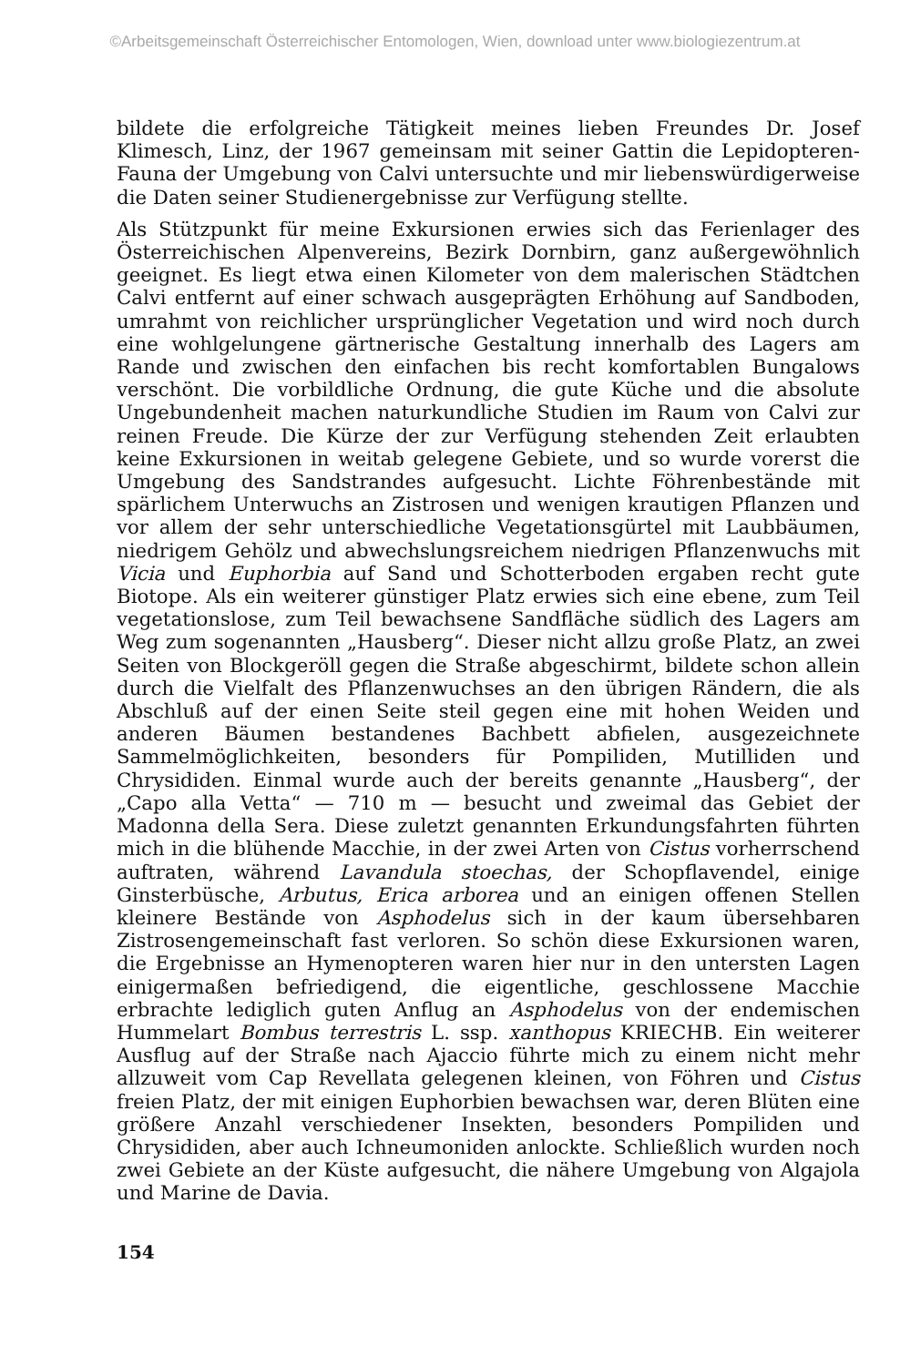©Arbeitsgemeinschaft Österreichischer Entomologen, Wien, download unter www.biologiezentrum.at
bildete die erfolgreiche Tätigkeit meines lieben Freundes Dr. Josef Klimesch, Linz, der 1967 gemeinsam mit seiner Gattin die Lepidopteren-Fauna der Umgebung von Calvi untersuchte und mir liebenswürdigerweise die Daten seiner Studienergebnisse zur Verfügung stellte.
Als Stützpunkt für meine Exkursionen erwies sich das Ferienlager des Österreichischen Alpenvereins, Bezirk Dornbirn, ganz außergewöhnlich geeignet. Es liegt etwa einen Kilometer von dem malerischen Städtchen Calvi entfernt auf einer schwach ausgeprägten Erhöhung auf Sandboden, umrahmt von reichlicher ursprünglicher Vegetation und wird noch durch eine wohlgelungene gärtnerische Gestaltung innerhalb des Lagers am Rande und zwischen den einfachen bis recht komfortablen Bungalows verschönt. Die vorbildliche Ordnung, die gute Küche und die absolute Ungebundenheit machen naturkundliche Studien im Raum von Calvi zur reinen Freude. Die Kürze der zur Verfügung stehenden Zeit erlaubten keine Exkursionen in weitab gelegene Gebiete, und so wurde vorerst die Umgebung des Sandstrandes aufgesucht. Lichte Föhrenbestände mit spärlichem Unterwuchs an Zistrosen und wenigen krautigen Pflanzen und vor allem der sehr unterschiedliche Vegetationsgürtel mit Laubbäumen, niedrigem Gehölz und abwechslungsreichem niedrigen Pflanzenwuchs mit Vicia und Euphorbia auf Sand und Schotterboden ergaben recht gute Biotope. Als ein weiterer günstiger Platz erwies sich eine ebene, zum Teil vegetationslose, zum Teil bewachsene Sandfläche südlich des Lagers am Weg zum sogenannten „Hausberg“. Dieser nicht allzu große Platz, an zwei Seiten von Blockgeröll gegen die Straße abgeschirmt, bildete schon allein durch die Vielfalt des Pflanzenwuchses an den übrigen Rändern, die als Abschluß auf der einen Seite steil gegen eine mit hohen Weiden und anderen Bäumen bestandenes Bachbett abfielen, ausgezeichnete Sammelmöglichkeiten, besonders für Pompiliden, Mutilliden und Chrysididen. Einmal wurde auch der bereits genannte „Hausberg“, der „Capo alla Vetta“ — 710 m — besucht und zweimal das Gebiet der Madonna della Sera. Diese zuletzt genannten Erkundungsfahrten führten mich in die blühende Macchie, in der zwei Arten von Cistus vorherrschend auftraten, während Lavandula stoechas, der Schopflavendel, einige Ginsterbüsche, Arbutus, Erica arborea und an einigen offenen Stellen kleinere Bestände von Asphodelus sich in der kaum übersehbaren Zistrosengemeinschaft fast verloren. So schön diese Exkursionen waren, die Ergebnisse an Hymenopteren waren hier nur in den untersten Lagen einigermaßen befriedigend, die eigentliche, geschlossene Macchie erbrachte lediglich guten Anflug an Asphodelus von der endemischen Hummelart Bombus terrestris L. ssp. xanthopus KRIECHB. Ein weiterer Ausflug auf der Straße nach Ajaccio führte mich zu einem nicht mehr allzuweit vom Cap Revellata gelegenen kleinen, von Föhren und Cistus freien Platz, der mit einigen Euphorbien bewachsen war, deren Blüten eine größere Anzahl verschiedener Insekten, besonders Pompiliden und Chrysididen, aber auch Ichneumoniden anlockte. Schließlich wurden noch zwei Gebiete an der Küste aufgesucht, die nähere Umgebung von Algajola und Marine de Davia.
154